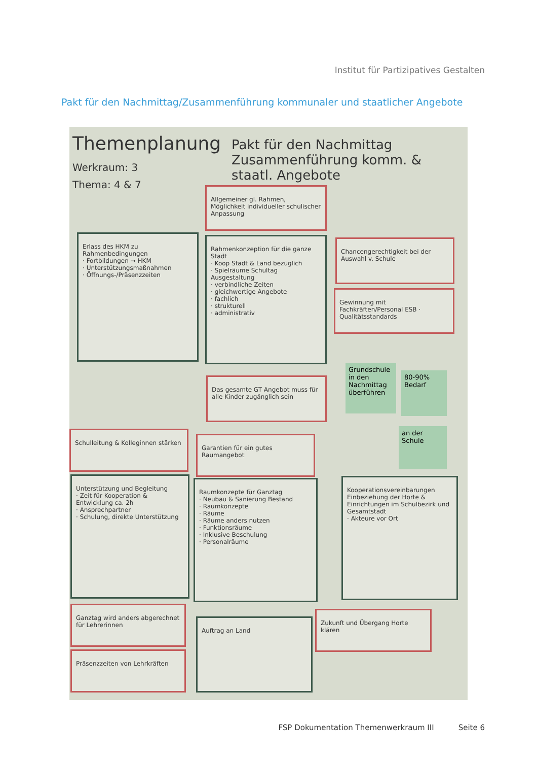Institut für Partizipatives Gestalten
Pakt für den Nachmittag/Zusammenführung kommunaler und staatlicher Angebote
Themenplanung
Werkraum: 3
Thema: 4 & 7
Pakt für den Nachmittag
Zusammenführung komm. &
staatl. Angebote
Allgemeiner gl. Rahmen, Möglichkeit individueller schulischer Anpassung
Erlass des HKM zu Rahmenbedingungen
· Fortbildungen → HKM
· Unterstützungsmaßnahmen
· Öffnungs-/Präsenzzeiten
Rahmenkonzeption für die ganze Stadt
· Koop Stadt & Land bezüglich
· Spielräume Schultag
Ausgestaltung
· verbindliche Zeiten
· gleichwertige Angebote
· fachlich
· strukturell
· administrativ
Chancengerechtigkeit bei der Auswahl v. Schule
Gewinnung mit Fachkräften/Personal ESB · Qualitätsstandards
Grundschule in den Nachmittag überführen
80-90% Bedarf
Das gesamte GT Angebot muss für alle Kinder zugänglich sein
an der Schule
Schulleitung & Kolleginnen stärken
Garantien für ein gutes Raumangebot
Unterstützung und Begleitung
· Zeit für Kooperation & Entwicklung ca. 2h
· Ansprechpartner
· Schulung, direkte Unterstützung
Raumkonzepte für Ganztag
· Neubau & Sanierung Bestand
· Raumkonzepte
· Räume
· Räume anders nutzen
· Funktionsräume
· Inklusive Beschulung
· Personalräume
Kooperationsvereinbarungen
Einbeziehung der Horte & Einrichtungen im Schulbezirk und Gesamtstadt
· Akteure vor Ort
Ganztag wird anders abgerechnet für Lehrerinnen
Präsenzzeiten von Lehrkräften
Auftrag an Land
Zukunft und Übergang Horte klären
FSP Dokumentation Themenwerkraum III Seite 6